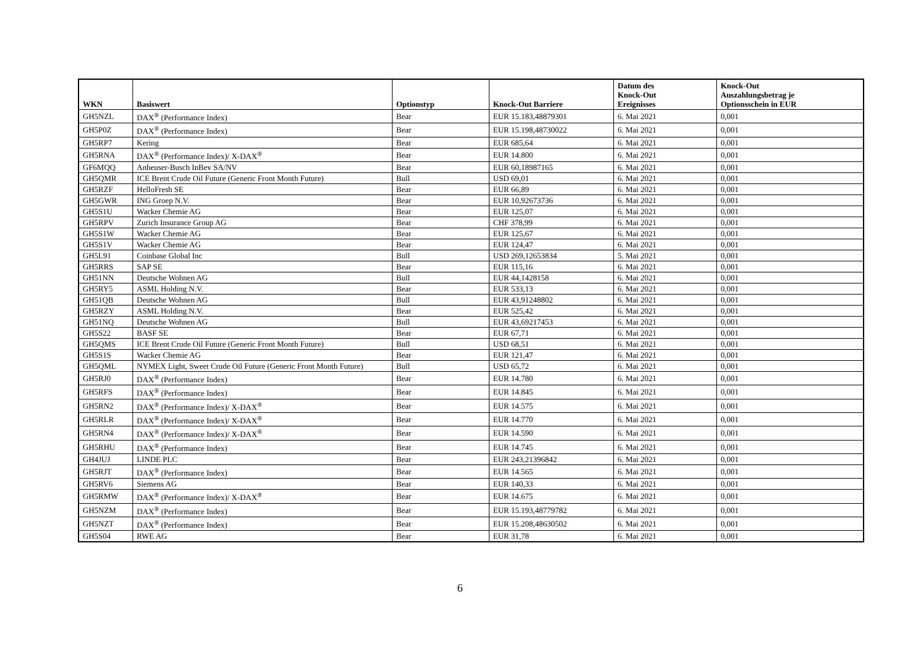| WKN | Basiswert | Optionstyp | Knock-Out Barriere | Datum des Knock-Out Ereignisses | Knock-Out Auszahlungsbetrag je Optionsschein in EUR |
| --- | --- | --- | --- | --- | --- |
| GH5NZL | DAX<sup>®</sup> (Performance Index) | Bear | EUR 15.183,48879301 | 6. Mai 2021 | 0,001 |
| GH5P0Z | DAX<sup>®</sup> (Performance Index) | Bear | EUR 15.198,48730022 | 6. Mai 2021 | 0,001 |
| GH5RP7 | Kering | Bear | EUR 685,64 | 6. Mai 2021 | 0,001 |
| GH5RNA | DAX<sup>®</sup> (Performance Index)/ X-DAX<sup>®</sup> | Bear | EUR 14.800 | 6. Mai 2021 | 0,001 |
| GF6MQQ | Anheuser-Busch InBev SA/NV | Bear | EUR 60,18987165 | 6. Mai 2021 | 0,001 |
| GH5QMR | ICE Brent Crude Oil Future (Generic Front Month Future) | Bull | USD 69,01 | 6. Mai 2021 | 0,001 |
| GH5RZF | HelloFresh SE | Bear | EUR 66,89 | 6. Mai 2021 | 0,001 |
| GH5GWR | ING Groep N.V. | Bear | EUR 10,92673736 | 6. Mai 2021 | 0,001 |
| GH5S1U | Wacker Chemie AG | Bear | EUR 125,07 | 6. Mai 2021 | 0,001 |
| GH5RPV | Zurich Insurance Group AG | Bear | CHF 378,99 | 6. Mai 2021 | 0,001 |
| GH5S1W | Wacker Chemie AG | Bear | EUR 125,67 | 6. Mai 2021 | 0,001 |
| GH5S1V | Wacker Chemie AG | Bear | EUR 124,47 | 6. Mai 2021 | 0,001 |
| GH5L91 | Coinbase Global Inc | Bull | USD 269,12653834 | 5. Mai 2021 | 0,001 |
| GH5RRS | SAP SE | Bear | EUR 115,16 | 6. Mai 2021 | 0,001 |
| GH51NN | Deutsche Wohnen AG | Bull | EUR 44,1428158 | 6. Mai 2021 | 0,001 |
| GH5RY5 | ASML Holding N.V. | Bear | EUR 533,13 | 6. Mai 2021 | 0,001 |
| GH51QB | Deutsche Wohnen AG | Bull | EUR 43,91248802 | 6. Mai 2021 | 0,001 |
| GH5RZY | ASML Holding N.V. | Bear | EUR 525,42 | 6. Mai 2021 | 0,001 |
| GH51NQ | Deutsche Wohnen AG | Bull | EUR 43,69217453 | 6. Mai 2021 | 0,001 |
| GH5S22 | BASF SE | Bear | EUR 67,71 | 6. Mai 2021 | 0,001 |
| GH5QMS | ICE Brent Crude Oil Future (Generic Front Month Future) | Bull | USD 68,51 | 6. Mai 2021 | 0,001 |
| GH5S1S | Wacker Chemie AG | Bear | EUR 121,47 | 6. Mai 2021 | 0,001 |
| GH5QML | NYMEX Light, Sweet Crude Oil Future (Generic Front Month Future) | Bull | USD 65,72 | 6. Mai 2021 | 0,001 |
| GH5RJ0 | DAX<sup>®</sup> (Performance Index) | Bear | EUR 14.780 | 6. Mai 2021 | 0,001 |
| GH5RFS | DAX<sup>®</sup> (Performance Index) | Bear | EUR 14.845 | 6. Mai 2021 | 0,001 |
| GH5RN2 | DAX<sup>®</sup> (Performance Index)/ X-DAX<sup>®</sup> | Bear | EUR 14.575 | 6. Mai 2021 | 0,001 |
| GH5RLR | DAX<sup>®</sup> (Performance Index)/ X-DAX<sup>®</sup> | Bear | EUR 14.770 | 6. Mai 2021 | 0,001 |
| GH5RN4 | DAX<sup>®</sup> (Performance Index)/ X-DAX<sup>®</sup> | Bear | EUR 14.590 | 6. Mai 2021 | 0,001 |
| GH5RHU | DAX<sup>®</sup> (Performance Index) | Bear | EUR 14.745 | 6. Mai 2021 | 0,001 |
| GH4JUJ | LINDE PLC | Bear | EUR 243,21396842 | 6. Mai 2021 | 0,001 |
| GH5RJT | DAX<sup>®</sup> (Performance Index) | Bear | EUR 14.565 | 6. Mai 2021 | 0,001 |
| GH5RV6 | Siemens AG | Bear | EUR 140,33 | 6. Mai 2021 | 0,001 |
| GH5RMW | DAX<sup>®</sup> (Performance Index)/ X-DAX<sup>®</sup> | Bear | EUR 14.675 | 6. Mai 2021 | 0,001 |
| GH5NZM | DAX<sup>®</sup> (Performance Index) | Bear | EUR 15.193,48779782 | 6. Mai 2021 | 0,001 |
| GH5NZT | DAX<sup>®</sup> (Performance Index) | Bear | EUR 15.208,48630502 | 6. Mai 2021 | 0,001 |
| GH5S04 | RWE AG | Bear | EUR 31,78 | 6. Mai 2021 | 0,001 |
6